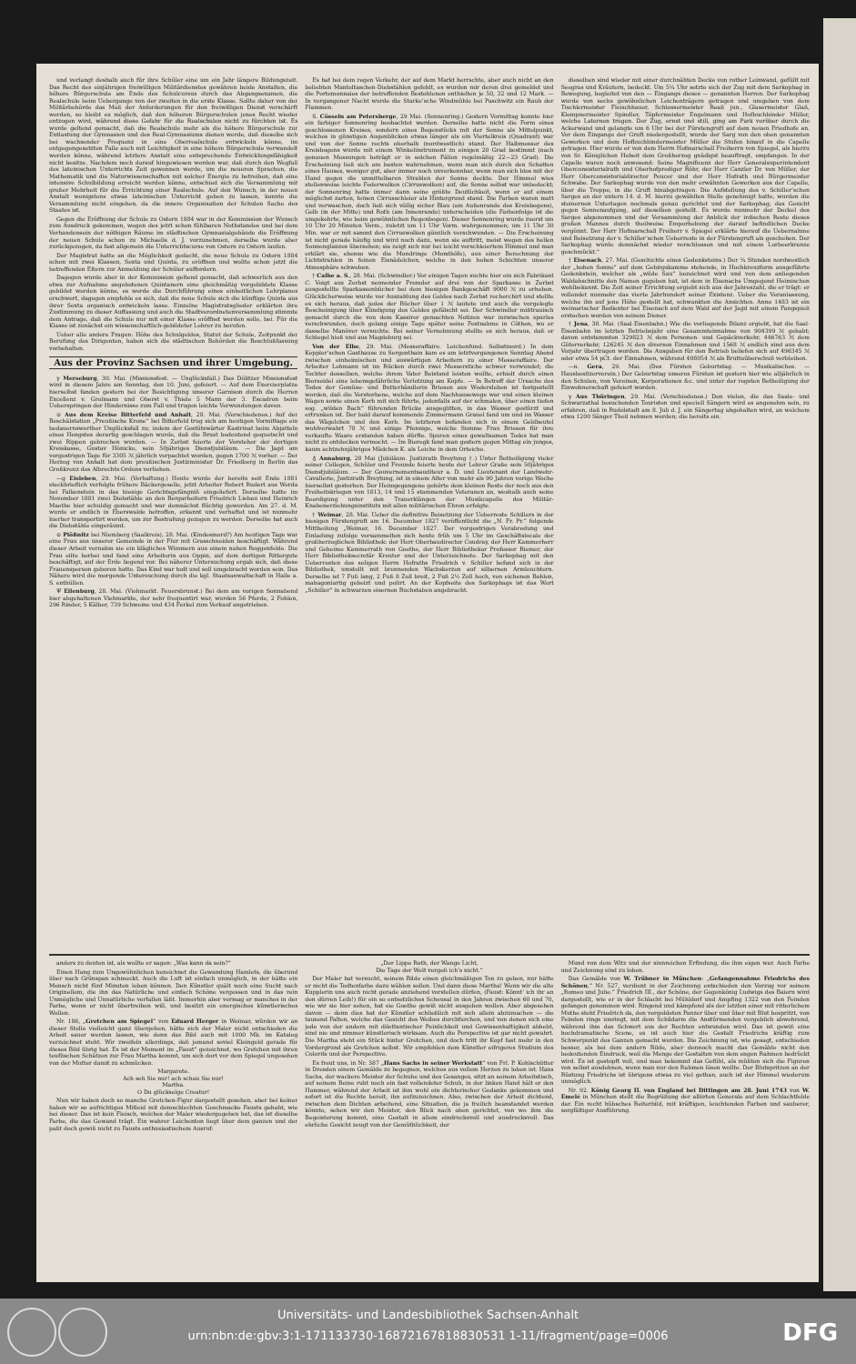und verlangt deshalb auch für ihre Schüler eine um ein Jahr längere Bildungszeit. Das Recht des einjährigen freiwilligen Militärdienstes gewähren beide Anstalten, die höhere Bürgerschule am Ende des Schulcursus durch das Abgangsexamen, die Realschule beim Uebergange von der zweiten in die erste Klasse. Sollte daher von der Militärbehörde das Maß der Anforderungen für den freiwilligen Dienst verschärft werden, so bleibt es möglich, daß den höheren Bürgerschulen jenes Recht wieder entzogen wird, während diese Gefahr für die Realschulen nicht zu fürchten ist. Es wurde geltend gemacht, daß die Realschule mehr als die höhere Bürgerschule zur Entlastung der Gymnasien und des Real-Gymnasiums dienen werde, daß dieselbe sich bei wachsender Frequenz in eine Oberrealschule entwickeln könne, im entgegengesetzten Falle auch mit Leichtigkeit in eine höhere Bürgerschule verwandelt werden könne, während letztere Anstalt eine entsprechende Entwicklungsfähigkeit nicht besitze. Nachdem noch darauf hingewiesen worden war, daß durch den Wegfall des lateinischen Unterrichts Zeit gewonnen werde, um die neueren Sprachen, die Mathematik und die Naturwissenschaften mit solcher Energie zu betreiben, daß eine intensive Schulbildung erreicht werden könne, entschied sich die Versammlung mit großer Mehrheit für die Errichtung einer Realschule. Auf den Wunsch, in der neuen Anstalt wenigstens etwas lateinischen Unterricht geben zu lassen, konnte die Versammlung nicht eingehen, da die innere Organisation der Schulen Sache des Staates ist.
Gegen die Eröffnung der Schule zu Ostern 1884 war in der Kommission der Wunsch zum Ausdruck gekommen, wegen des jetzt schon fühlbaren Nothstandes und bei dem Vorhandensein der nöthigen Räume im städtischen Gymnasialgebäude die Eröffnung der neuen Schule schon zu Michaelis d. J. vorzunehmen, derselbe wurde aber zurückgezogen, da fast allgemein die Unterrichtscurse von Ostern zu Ostern laufen.
Der Magistrat hatte an die Möglichkeit gedacht, die neue Schule zu Ostern 1884 schon mit zwei Klassen, Sexta und Quinta, zu eröffnen und wollte schon jetzt die betreffenden Eltern zur Anmeldung der Schüler auffordern.
Dagegen wurde aber in der Kommission geltend gemacht, daß schwerlich aus den etwa zur Aufnahme angebotenen Quintanern eine gleichmäßig vorgebildete Klasse gebildet werden könne, es werde die Durchführung eines einheitlichen Lehrplanes erschwert, dagegen empfehle es sich, daß die neue Schule sich die künftige Quinta aus ihrer Sexta organisch entwickeln lasse. Einzelne Magistratsglieder erklärten ihre Zustimmung zu dieser Auffassung und auch die Stadtverordnetenversammlung stimmte dem Antrage, daß die Schule nur mit einer Klasse eröffnet werden solle, bei. Für die Klasse ist zunächst ein wissenschaftlich-gebildeter Lehrer zu berufen.
Ueber alle andere Fragen: Höhe des Schulgeldes, Statut der Schule, Zeitpunkt der Berufung des Dirigenten, haben sich die städtischen Behörden die Beschlußfassung vorbehalten.
Aus der Provinz Sachsen und ihrer Umgebung.
γ Merseburg, 30. Mai. (Missionsfest. — Unglücksfall.) Das Dölitzer Missionsfest wird in diesem Jahre am Sonntag, den 10. Juni, gefeiert. — Auf dem Exercierplatze hierselbst fanden gestern bei der Besichtigung unserer Garnison durch die Herren Excellenz v. Grolmann und Oberst v. Thiele 5 Mann der 3. Escadron beim Ueberspringen der Hindernisse zum Fall und trugen leichte Verwundungen davon.
⊙ Aus dem Kreise Bitterfeld und Anhalt, 28. Mai. (Verschiedenes.) Auf der Beschälstation „Preußische Krone“ bei Bitterfeld trug sich am heutigen Vormittage ein bedauernswerther Unglücksfall zu; indem der Gestütswärter Kastrinat beim Abjatteln eines Hengstes derartig geschlagen wurde, daß die Brust bedeutend gequetscht und zwei Rippen gebrochen wurden. — In Zerbst feierte der Vorsteher der dortigen Kreiskasse, Gustav Hönicke, sein 50jähriges Dienstjubiläum. — Die Jagd am vorgestrigen Tage für 3305 ℳ jährlich verpachtet worden, gegen 1700 ℳ vorher. — Der Herzog von Anhalt hat dem preußischen Justizminister Dr. Friedberg in Berlin das Großkreuz des Albrechts-Ordens verliehen.
—g Eisleben, 29. Mai. (Verhaftung.) Heute wurde der bereits seit Ende 1881 steckbrieflich verfolgte frühere Bäckergeselle, jetzt Arbeiter Robert Rudert aus Werda bei Falkenstein in das hiesige Gerichtsgefängniß eingeliefert. Derselbe hatte im November 1881 zwei Diebstähle an den Bergarbeitern Friedrich Liebau und Heinrich Maethe hier schuldig gemacht und war demnächst flüchtig geworden. Am 27. d. M. wurde er endlich in Eberswalde betroffen, erkannt und verhaftet und ist nunmehr hierher transportirt worden, um zur Bestrafung gezogen zu werden. Derselbe hat auch die Diebstähle eingeräumt.
⊙ Plößnitz bei Niemberg (Saalkreis), 28. Mai. (Kindesmord?) Am heutigen Tage war eine Frau aus unserer Gemeinde in der Flur mit Grasschneiden beschäftigt. Während dieser Arbeit vernahm sie ein klägliches Wimmern aus einem nahen Roggenfelde. Die Frau eilte herbei und fand eine Arbeiterin aus Oppin, auf dem dortigen Rittergute beschäftigt, auf der Erde liegend vor. Bei näherer Untersuchung ergab sich, daß diese Frauensperson geboren hatte. Das Kind war todt und soll umgebracht worden sein. Das Nähere wird die morgende Untersuchung durch die kgl. Staatsanwaltschaft in Halle a. S. enthüllen.
Ψ Eilenburg, 28. Mai. (Viehmarkt. Feuersbrunst.) Bei dem am vorigen Sonnabend hier abgehaltenen Viehmarkte, der sehr frequentirt war, wurden 56 Pferde, 2 Fohlen, 296 Rinder, 5 Kälber, 739 Schweine und 434 Ferkel zum Verkauf angetrieben.
Es hat bei dem regen Verkehr, der auf dem Markt herrschte, aber auch nicht an den beliebten Manteltaschen-Diebstählen gefehlt, es wurden mir deren drei gemeldet und die Portemonnaies der betreffenden Bestohlenen enthielten je 50, 32 und 12 Mark. — In vergangener Nacht wurde die Starke’sche Windmühle bei Paschwitz ein Raub der Flammen.
S. Cösseln am Petersberge, 29 Mai. (Sonnenring.) Gestern Vormittag konnte hier ein farbiger Sonnenring beobachtet werden. Derselbe hatte nicht die Form eines geschlossenen Kreises, sondern eines Bogenstücks mit der Sonne als Mittelpunkt, welches in günstigen Augenblicken etwas länger als ein Viertelkreis (Quadrant) war und von der Sonne rechts oberhalb (nordwestlich) stand. Der Halbmesser des Kreisbogens wurde mit einem Winkelinstrument zu einigen 20 Grad bestimmt (nach genauen Messungen beträgt er in solchen Fällen regelmäßig 22—23 Grad). Die Erscheinung ließ sich am besten wahrnehmen, wenn man sich durch den Schatten eines Hauses, weniger gut, aber immer noch unverkennbar, wenn man sich blos mit der Hand gegen die unmittelbaren Strahlen der Sonne deckte. Der Himmel wies stellenweise leichte Federwolken (Cirruswolken) auf, die Sonne selbst war unbedeckt; der Sonnenring hatte immer dann seine größte Deutlichkeit, wenn er auf einem möglichst zarten, feinen Cirrusschleier als Hintergrund stand. Die Farben waren matt und verwaschen, doch ließ sich völlig sicher Blau (am Außenrande des Kreisbogens), Gelb (in der Mitte) und Roth (am Innenrande) unterscheiden (die Farbenfolge ist die umgekehrte, wie beim gewöhnlichen Regenbogen). Dieser Sonnenring wurde zuerst um 10 Uhr 20 Minuten Vorm., zuletzt um 11 Uhr Vorm. wahrgenommen; um 11 Uhr 30 Min. war er mit sammt den Cirruswolken gänzlich verschwunden. — Die Erscheinung ist nicht gerade häufig und wird noch dazu, wenn sie auftritt, meist wegen des hellen Sonnenglanzes übersehen; sie zeigt sich nur bei leicht verschleiertem Himmel und man erklärt sie, ebenso wie die Mondringe (Mondhöfe), aus einer Berechnung der Lichtstrahlen in feinen Eisnädelchen, welche in den hohen Schichten unserer Atmosphäre schweben.
† Calbe a. S., 28. Mai. (Schwindler.) Vor einigen Tagen suchte hier ein sich Fabrikant C. Voigt aus Zerbst nennender Fremder auf drei von der Sparkasse in Zerbst ausgestellte Sparkassenbücher bei dem hiesigen Bankgeschäft 9000 ℳ zu erheben. Glücklicherweise wurde vor Auszahlung des Geldes nach Zerbst recherchirt und stellte es sich heraus, daß jedes der Bücher über 1 ℳ lautete und auch die vorgelegte Bescheinigung über Kündigung des Geldes gefälscht sei. Der Schwindler mißtrauisch gemacht durch die von dem Kassirer gemachten Notizen war inzwischen spurlos verschwunden, doch gelang einige Tage später seine Festnahme in Cöthen, wo er dasselbe Manöver versuchte. Bei seiner Vernehmung stellte es sich heraus, daß er Schlegel hieß und aus Magdeburg sei.
Von der Elbe, 29. Mai. (Messeraffaire. Leichenfund. Selbstmord.) In dem Keppler’schen Gasthause zu Sergenthain kam es am letztvergangenen Sonntag Abend zwischen einheimischen und auswärtigen Arbeitern zu einer Messeraffaire. Der Arbeiter Lehmann ist im Rücken durch zwei Messerstiche schwer verwundet; die Tochter desselben, welche ihrem Vater Beistand leisten wollte, erhielt durch einen Bierseidel eine lebensgefährliche Verletzung am Kopfe. — In Betreff der Ursache des Todes der Gemüse- und Butterhändlerin Briesen aus Wodersleben ist festgestellt worden, daß die Verstorbene, welche auf dem Nachhausewege war und einen kleinen Wagen sowie einen Korb mit sich führte, jedenfalls auf der schmalen, über einen tiefen sog. „wilden Bach“ führenden Brücke ausgeglitten, in das Wasser gestürzt und ertrunken ist. Der bald darauf kommende Zimmermann Grauel fand um und im Wasser das Wägelchen und den Korb. Im letzteren befanden sich in einem Geldbeutel wohlverwahrt 78 ℳ und einige Pfennige, welche Summe Frau Briesen für ihre verkaufte Waare erstanden haben dürfte. Spuren eines gewaltsamen Todes hat man nicht zu entdecken vermocht. — Im Bieregk fand man gestern gegen Mittag ein junges, kaum achtzehnjähriges Mädchen K. als Leiche in dem Orteiche.
♁ Annaburg, 28 Mai (Jubiläum. Justizrath Breytung †.) Unter Betheiligung vieler seiner Collegen, Schüler und Freunde feierte heute der Lehrer Graße sein 50jähriges Dienstjubiläum. — Der Gouvernementsauditeur a. D. und Lieutenant der Landwehr-Cavallerie, Justizrath Breytung, ist in einem Alter von mehr als 90 Jahren vorige Woche hierselbst gestorben. Der Heimgegangene gehörte dem kleinen Reste der noch aus den Freiheitskriegen von 1813, 14 und 15 stammenden Veteranen an, weshalb auch seine Beerdigung unter den Trauerklängen der Musikcapelle des Militär-Knabenerziehungsinstituts mit allen militärischen Ehren erfolgte.
† Weimar, 28. Mai. Ueber die definitive Beisetzung der Ueberreste Schillers in der hiesigen Fürstengruft am 16. December 1827 veröffentlicht die „N. Fr. Pr.“ folgende Mittheilung „Weimar, 16. December 1827. Der vorgestrigen Verabredung und Einladung zufolge versammelten sich heute früh um 5 Uhr im Geschäftslocale der großherzoglichen Bibliothek: der Herr Oberbaudirector Coudray, der Herr Kammerherr und Geheime Kammerrath von Goethe, der Herr Bibliothekar Professor Riemer, der Herr Bibliotheksecretär Kreuter und der Unterzeichnete. Der Sarkophag mit den Ueberresten des seligen Herrn Hofraths Friedrich v. Schiller befand sich in der Bibliothek, umstellt mit brennenden Wachskerzen auf silbernen Armleuchtern. Derselbe ist 7 Fuß lang, 2 Fuß 8 Zoll breit, 2 Fuß 2½ Zoll hoch, von eichenen Bohlen, mahagoniartig gebeizt und polirt. An der Kopfseite des Sarkophags ist das Wort „Schiller“ in schwarzen eisernen Buchstaben angebracht.
dieselben sind wieder mit einer durchnähten Decke von rother Leinwand, gefüllt mit Seegras und Kräutern, bedeckt. Um 5¼ Uhr setzte sich der Zug mit dem Sarkophag in Bewegung, begleitet von den — Eingangs dieses — genannten Herren. Der Sarkophag wurde von sechs gewöhnlichen Leichenträgern getragen und umgeben von dem Tischlermeister Fleischhauer, Schlossermeister Reaß jun., Glasermeister Glaß, Klempnermeister Spindler, Töpfermeister Engelmann und Hofbuchbinder Müller, welche Laternen trugen. Der Zug, ernst und still, ging am Park vorüber durch die Ackerwand und gelangte um 6 Uhr bei der Fürstengruft auf dem neuen Friedhofe an. Vor dem Eingange der Gruft niedergestellt, wurde der Sarg von den oben genannten Gewerken und dem Hofbuchbindermeister Müller die Stufen hinauf in die Capelle getragen. Hier wurde er von dem Herrn Hofmarschall Freiherrn von Spiegel, als hierzu von Sr. Königlichen Hoheit dem Großherzog gnädigst beauftragt, empfangen. In der Capelle waren noch anwesend: Seine Magnificenz der Herr Generalsuperintendent Oberconsistorialrath und Oberhofprediger Röhr, der Herr Canzler Dr. von Müller, der Herr Oberconsistorialdirector Peucer und der Herr Hofrath und Bürgermeister Schwabe. Der Sarkophag wurde von den mehr erwähnten Gewerken aus der Capelle, über die Treppe, in die Gruft hinabgetragen. Die Aufstellung des v. Schiller’schen Sarges an der untern 14. d. M. hierzu gewählten Stelle genehmigt hatte, wurden die steinernen Unterlagen nochmals genau gerichtet und der Sarkophag, das Gesicht gegen Sonnenaufgang, auf dieselben gestellt. Es wurde nunmehr der Deckel des Sarges abgenommen und der Versammlung der Anblick der irdischen Reste dieses großen Mannes durch theilweise Emporhebung der darauf befindlichen Decke vergönnt. Der Herr Hofmarschall Freiherr v. Spiegel erklärte hierauf die Uebernahme und Beisetzung der v. Schiller’schen Ueberreste in der Fürstengruft als geschehen. Der Sarkophag wurde demnächst wieder verschlossen und mit einem Lorbeerkranze geschmückt.“
† Eisenach, 27. Mai. (Geschichte eines Gedenksteins.) Der ¾ Stunden nordwestlich der „hohen Sonne“ auf dem Gebirgskamme stehende, in Hochkreuzform ausgeführte Gedenkstein, welcher als „wilde Sau“ bezeichnet wird und von dem anliegenden Waldabschnitte den Namen gegeben hat, ist dem in Eisenachs Umgegend Heimischen wohlbekannt. Die Zeit seiner Errichtung ergiebt sich aus der Jahreszahl, die er trägt: er vollendet nunmehr das vierte Jahrhundert seiner Existenz. Ueber die Veranlassung, welche ihn auf jene Höhe gestellt hat, schwankten die Ansichten. Anno 1483 ist ein weimarischer Bedienter bei Eisenach auf dem Wald auf der Jagd mit einem Fangspieß erstochen worden von seinem Diener.
† Jena, 30. Mai. (Saal-Eisenbahn.) Wie die vorliegende Bilanz ergiebt, hat die Saal-Eisenbahn im letzten Betriebsjahr eine Gesammteinnahme von 904399 ℳ gehabt; davon entstammten 329823 ℳ dem Personen- und Gepäckverkehr, 446763 ℳ dem Güterverkehr, 126245 ℳ den diversen Einnahmen und 1568 ℳ endlich sind aus dem Vorjahr übertragen worden. Die Ausgaben für den Betrieb beliefen sich auf 496345 ℳ oder etwa 54 pCt. der Einnahmen, während 408054 ℳ als Bruttoüberschuß verbleiben.
—n. Gera, 29. Mai. (Des Fürsten Geburtstag. — Musikalisches. — Hausbesitzerverein.) Der Geburtstag unseres Fürsten ist gestern hier wie alljährlich in den Schulen, von Vereinen, Korporationen &c. und unter der regsten Betheiligung der Einwohnerschaft gefeiert worden.
γ Aus Thüringen, 29. Mai. (Verschiedenes.) Den vielen, die das Saale- und Schwarzathal besuchenden Touristen und speciell Sängern wird es angenehm sein, zu erfahren, daß in Rudolstadt am 8. Juli d. J. ein Sängertag abgehalten wird, an welchem etwa 1200 Sänger Theil nehmen werden; die bereits ein.
anders zu deuten ist, als wollte er sagen: „Was kann da sein?“
Einen Hang zum Ungewöhnlichen bezeichnet die Gewandung Hamlets, die überund über nach Grünspan schmeckt. Auch die Luft ist einfach unmöglich, in der hätte ein Mensch nicht fünf Minuten leben können. Den Künstler quält noch eine Sucht nach Originellem, die ihn das Natürliche und einfach Schöne vergessen und in das rein Unmögliche und Unnatürliche verfallen läßt. Immerhin aber vermag er manches in der Farbe, wenn er nicht übertreiben will, und besitzt ein energisches künstlerisches Wollen.
Nr. 186, „Gretchen am Spiegel“ von Eduard Herger in Weimar, würden wir an dieser Stelle vielleicht ganz übergehen, hätte sich der Maler nicht entschieden die Arbeit sauer werden lassen, wie denn das Bild auch mit 1000 Mk. im Katalog verzeichnet steht. Wir zweifeln allerdings, daß jemand soviel Kleingeld gerade für dieses Bild übrig hat. Es ist der Moment im „Faust“ gezeichnet, wo Gretchen mit ihren teuflischen Schätzen zur Frau Martha kommt, um sich dort vor dem Spiegel ungesehen von der Mutter damit zu schmücken.
Margarete.
Ach seh Sie nur! ach schau Sie nur!
Martha.
O Du glückselge Creatur!
Nun wir haben doch so manche Gretchen-Figur dargestellt gesehen, aber bei keiner haben wir so aufrichtiges Mitleid mit demschlechten Geschmacke Fausts gehabt, wie bei dieser. Das ist kein Fleisch, welches der Maler wiedergegeben hat, das ist dieselbe Farbe, die das Gewand trägt. Ein wahrer Leichenton liegt über dem ganzen und der paßt doch gewiß nicht zu Fausts enthusiastischem Ausruf:
„Der Lippe Roth, der Wange Licht,
Die Tage der Welt vergeß ich’s nicht.“
Der Maler hat versucht, seinem Bilde einen gleichmäßigen Ton zu geben, nur hätte er nicht die Todtenfarbe dazu wählen sollen. Und dann diese Martha! Wenn wir die alte Kupplerin uns auch nicht gerade anziehend vorstellen dürfen, (Faust: Könnt’ ich ihr an den dürren Leib!) für ein so entsetzliches Scheusal in den Jahren zwischen 60 und 70, wie wir sie hier sehen, hat sie Goethe gewiß nicht ausgeben wollen. Aber abgesehen davon — denn dies hat der Künstler schließlich mit sich allein abzumachen — die tausend Falten, welche das Gesicht des Weibes durchfurchen, und von denen sich eine jede von der andern mit dilettantischer Peinlichkeit und Gewissenhaftigkeit abhebt, sind nie und nimmer künstlerisch wirksam. Auch die Perspective ist gar nicht gewahrt. Die Martha steht ein Stück hinter Gretchen, und doch tritt ihr Kopf fast mehr in den Vordergrund als Gretchen selbst. Wir empfehlen dem Künstler eifrigeres Studium des Colorits und der Perspective.
Es freut uns, in Nr. 587 „Hans Sachs in seiner Werkstatt“ von Frl. P. Kohlschütter in Dresden einem Gemälde zu begegnen, welches aus vollem Herzen zu loben ist. Hans Sachs, der wackere Meister der Schuhe und des Gesanges, sitzt an seinem Arbeitstisch, auf seinem Beine ruht noch ein fast vollendeter Schuh, in der linken Hand hält er den Hammer, während der Arbeit ist ihm wohl ein dichterischer Gedanke gekommen und sofort ist die Rechte bereit, ihn aufzuzeichnen. Also, zwischen der Arbeit dichtend, zwischen dem Dichten arbeitend, eine Situation, die ja freilich beanstandet werden könnte, sehen wir den Meister, den Blick nach oben gerichtet, von wo ihm die Begeisterung kommt, eine Gestalt in allem eindrucksvoll und ausdrucksvoll. Das ehrliche Gesicht zeugt von der Gemüthlichkeit, der
Mund von dem Witz und der sinnreichen Erfindung, die ihm eigen war. Auch Farbe und Zeichnung sind zu loben.
Das Gemälde von W. Trübner in München: „Gefangennahme Friedrichs des Schönen,“ Nr. 527, verdient in der Zeichnung entschieden den Vorzug vor seinem „Romeo und Julie.“ Friedrich III., der Schöne, der Gegenkönig Ludwigs des Baiern wird dargestellt, wie er in der Schlacht bei Mühldorf und Ampfing 1322 von den Feinden gefangen genommen wird. Ringend und kämpfend als der letzten einer mit ritterlichem Muthe steht Friedrich da, den vergoldeten Panzer über und über mit Blut bespritzt, von Feinden rings umringt, mit dem Schildarm die Anstürmenden vergeblich abwehrend, während ihm das Schwert aus der Rechten entwunden wird. Das ist gewiß eine hochdramatische Scene, es ist auch hier die Gestalt Friedrichs kräftig zum Schwerpunkt des Ganzen gemacht worden. Die Zeichnung ist, wie gesagt, entschieden besser, als bei dem andern Bilde, aber dennoch macht das Gemälde nicht den bedeutenden Eindruck, weil die Menge der Gestalten von dem engen Rahmen bedrückt wird. Es ist gestopft voll, und man bekommt das Gefühl, als müßten sich die Figuren von selbst ausdehnen, wenn man nur den Rahmen lösen wollte. Der Blutspritzen an der Rüstung Friedrichs ist übrigens etwas zu viel gethan, auch ist der Himmel wiederum unmöglich.
Nr. 92. König Georg II. von England bei Dittingen am 28. Juni 1743 von W. Emelé in München stellt die Begrüßung der alliirten Generale auf dem Schlachtfelde dar. Ein recht hübsches Reiterbild, mit kräftigen, leuchtenden Farben und sauberer, sorgfältiger Ausführung.
Universitäts- und Landesbibliothek Sachsen-Anhalt
urn:nbn:de:gbv:3:1-171133730-16872167818830531 1-11/fragment/page=0006
DFG